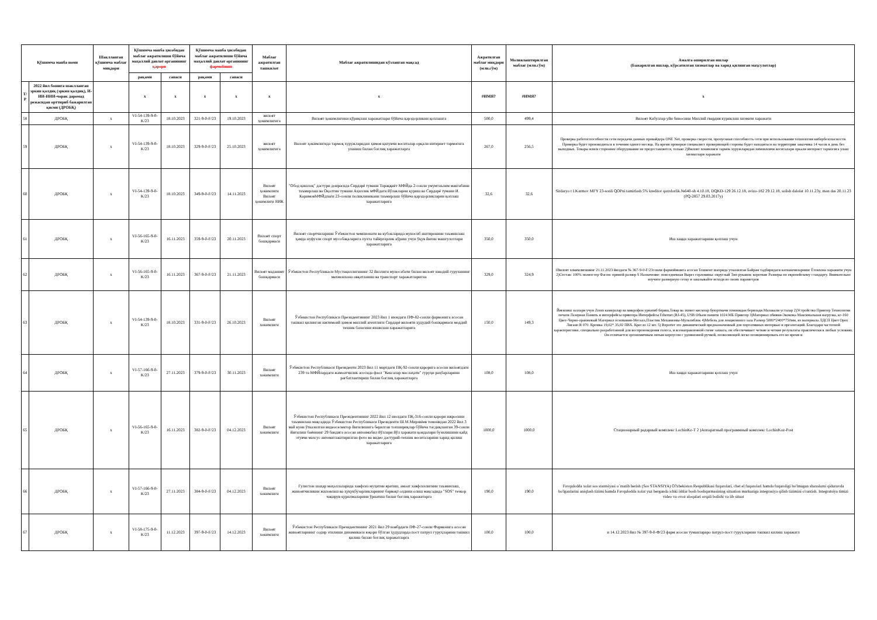| Қўшимча манба номи | | Шаклланган қўшимча маблағ миқдори | Қўшимча манба ҳисобидан маблағ ажратилиши бўйича маҳаллий давлат органининг қарори | | Қўшимча манба ҳисобидан маблағ ажратилиши бўйича маҳаллий давлат органининг фармойиши | | Маблағ ажратилган ташкилот | Маблағ ажратилишидан кўзланган мақсад | Ажратилган маблағ миқдори (млн.сўм) | Молиялаштирилган маблағ (млн.сўм) | Амалга оширилган ишлар (Бажарилган ишлар, кўрсатилган хизматлар ва харид қилинган маҳсулотлар) |
| --- | --- | --- | --- | --- | --- | --- | --- | --- | --- | --- | --- |
| | | | рақами | санаси | рақами | санаси | | | | | |
| Т/Р | 2022 йил бошига шаклланган эркин қолдиқ (эркин қолдиқ), И-ИИ-ИИИ-чорак даромад режасидан орттириб бажарилган қисми (ДРОБҚ) | | x | x | x | x | x | x | #ИМЯ? | #ИМЯ? | x |
| 58 | ДРОБҚ | x | VI-54-139-9-0-K/23 | 18.10.2023 | 321-9-0-F/23 | 19.10.2023 | вилоят ҳокимлигига | Вилоят ҳокимлигини қўриқлаш харажатлари бўйича қарздорликни қоплашга | 500,0 | 499,4 | Вилоят Кабуллар уйи биносини Миллий гвардия куриклаш хизмати харажати |
| 59 | ДРОБҚ | x | VI-54-139-9-0-K/23 | 18.10.2023 | 329-9-0-F/23 | 25.10.2023 | вилоят ҳокимлигига | Вилоят ҳокимлигида тармоқ хуружларидан ҳимоя қилувчи воситалар орқали интернет тармоғига уланиш билан боғлиқ харажатларга | 267,0 | 256,5 | Проверка работоспособности сети передачи данных провайдера ONE Net, проверка скорости, пропускная способность сети при использовании технологии кибербезопасности. Проверка будет производиться в течении одного месяца. На время проверки специалист проверяющей стороны будет находиться на территории заказчика 14 часов в день без выходных. Товары или/и стороннее оборудование не предоставляется, только 2)Вилоят хокимлиги тармок хуружларидан химояловчи воситалари оркали интернет тармогига улаш хизматлари харажати |
| 60 | ДРОБҚ | x | VI-54-139-9-0-K/23 | 18.10.2023 | 349-9-0-F/23 | 14.11.2023 | Вилоят ҳокимлиги Вилоят ҳокимлиги ЯИК | "Обод қишлоқ" дастури доирасида Сирдарё тумани Тараққиёт МФЙда 2-сонли умумтаълим мактабини таъмирлаш ва Оқолтин тумани Аҳиллик мФЙдаги йўлакларни қуриш ва Сирдарё тумани И. КаримовМФЙдпаги 23-сонли поликлиникани таъмирлаш бўйича қарздорликларни қоплаш харажатларига | 32,6 | 32,6 | Sirdaryo t I.Karmov MFY 23-sonli QOPni tamirlash 5% kreditor qarzdorlik.№640-sh 4.10.18, DQKD-129 26.12.18, avizo-182 29.12.18, solish dalolat 10.11.23y, man das 20.11.23 (PQ-2857 29.03.2017y) |
| 61 | ДРОБҚ | x | VI-56-165-9-0-K/23 | 16.11.2023 | 359-9-0-F/23 | 20.11.2023 | Вилоят спорт бошқармаси | Вилоят спортчиларини Ўзбекистон чемпионати ва кубокларида муносиб иштирокини таъминлаш ҳамда нуфузли спорт мусобақаларига пухта тайёргарлик кўриш учун ўқув йиғин машғулотлари харажатларига | 350,0 | 350,0 | Иш хаққи харажатларини қоплаш учун |
| 62 | ДРОБҚ | x | VI-56-165-9-0-K/23 | 16.11.2023 | 367-9-0-F/23 | 21.11.2023 | Вилоят маданият бошқармаси | Ўзбекистон Республикаси Мустақиллигининг 32 йиллиги муносабати билан вилоят ижодий гурухининг мехмонхона овқатланиш ва транспорт харажатларигна | 329,0 | 324,9 | 1Вилоят хокимлигининг 21.11.2023 йилдаги № 367-9-0-F/23сонли фармойишига асосан Тошкент шахрида утказилган Байрам тадбиридаги катнашчиларнинг Ётокхона харажити учун 2)Состав: 100% полиэстер Фасон: прямой размер S Назначение: повседневная Вырез горловины: округлый Тип рукавов: короткие Размеры по европейскому стандарту. Внимательно изучите размерную сетку и заказывайте исходя из своих параметров |
| 63 | ДРОБҚ | x | VI-54-139-9-0-K/23 | 18.10.2023 | 331-9-0-F/23 | 26.10.2023 | Вилоят хокимлиги | Ўзбекистон Республикаси Президентининг 2023 йил 1 июндаги ПФ-82-сонли фармонига асосан ташкил қилинган ижтимоий ҳимоя миллий агентлиги Сирдарё вилояти ҳудудий бошқармаси моддий техник базасини яхшилаш харажатларига | 150,0 | 149,3 | Йиғилиш заллари учун Zoom камералар ва микрофон урнатиб бериш,Товар ва эхтиет кисмлар буюртмачи томонидан берилади.Малакали усталар 2)Устройство Принтер Технология печати Лазерная Память и интерфейсы принтера Интерфейсы Ethernet (RJ-45), USB Объем памяти 1024 МБ Принтер 3)Материал обивки-Экокожа Максимальная нагрузка, кг-160 Цвет-Черно-оранжевый Материал основания-Металл,Пластик Механизмы-Мультиблок 4)Мебель для лекционного зала Размер 5000*2400*750мм, из материала ЛДСП Цвет Орех Лигано R 070. Кромка 19,02* 35,02 ПВХ. Кресло 12 шт. 5) Reporter это динамический предназначенный для портативных интервью и презентаций. Благодаря частотной характеристике, специально разработанной для воспроизведения голоса, и всенаправленной схеме захвата, он обеспечивает четкие и четкие результаты практически в любых условиях. Он отличается эргономичным литым корпусом с удлиненной ручкой, позволяющей легко позиционировать его во время и |
| 64 | ДРОБҚ | x | VI-57-166-9-0-K/23 | 27.11.2023 | 379-9-0-F/23 | 30.11.2023 | Вилоят хокимлиги | Ўзбекистон Республикаси Президенти 2023 йил 11 мартдаги ПҚ-92-сонли қарорига асосан вилоятдаги 239 та МФЙлардаги жамоатчилик асосида фаол "Кексалар маслаҳати" гуруҳи раҳбарларини рағбатлантириш билан боғлиқ харажатларга | 108,0 | 108,0 | Иш хаққи харажатларини қоплаш учун |
| 65 | ДРОБҚ | x | VI-56-165-9-0-K/23 | 16.11.2023 | 382-9-0-F/23 | 04.12.2023 | Вилоят хокимлиги | Ўзбекистон Республикаси Президентининг 2022 йил 12 июлдаги ПҚ-316-сонли қарори ижросини таъминлаш мақсадида Ўзбекистон Республикаси Президенти Ш.М.Мирзиёев томонидан 2022 йил 3 май куни ўтказилган видеоселектор йиғилишига берилган топшириқлар бўйича тасдиқланган 39-сонли йиғилиш баённинг 29 бандига асосан автоимабил йўллари йўл ҳаракати қоидалари бузилишини қайд этувчи махсус автоматлаштирилган фото ва видео дастурий-техник воситаларини харид қилиш харажатларига | 1000,0 | 1000,0 | Стационарный радарный комплекс LochinKz-T 2 )Аппаратный программный комплекс LochinKoz-Post |
| 66 | ДРОБҚ | x | VI-57-166-9-0-K/23 | 27.11.2023 | 384-9-0-F/23 | 04.12.2023 | Вилоят хокимлиги | Гулистон шаҳар маҳаллаларида хавфсиз муҳитни яратиш, амоат хавфсизлигини таъминлаш, жиноятчиликни жиловлаш ва ҳуқуқбузарликларнинг барвақт олдини олиш мақсадида "SOS" тезкор чақирув қурилмаларини ўрнатиш билан боғлиқ харажатарга | 190,0 | 190,0 | Favqulodda xolat sos stantsiyasi o`rnatib berish (Sos STANSIYA) O?zbekiston Respublikasi fuqarolari, chet el fuqarolari hamda fuqaroligi bo'lmagan shaxslarni qiduruvda bo'lganlarini aniqlash tizimi hamda Favqulodda xolat yuz berganda ichki ishlar bosh boshqarmasining situation markaziga integrasiya qilish tizimini o'rantish. Integratsiya timizi video va ovoz aloqalari orqali bolishi va iib situat |
| 67 | ДРОБҚ | x | VI-58-175-9-0-K/23 | 11.12.2023 | 397-9-0-F/23 | 14.12.2023 | Вилоят хокимлиги | Ўзбекистон Республикаси Президентининг 2021 йил 29 ноябрдаги ПФ-27-сонли Фармонига асосан жиноятларнинг содир этилиши динамикаси юқори бўлган ҳудудларда пост патрул гуруҳларини ташкил қилиш билан боғлиқ харажатларга | 100,0 | 100,0 | и 14.12.2023 йил № 397-9-0-Ф/23 фарм асосан туманлараро патрул-пост гурухларини ташкил килиш харажатл |